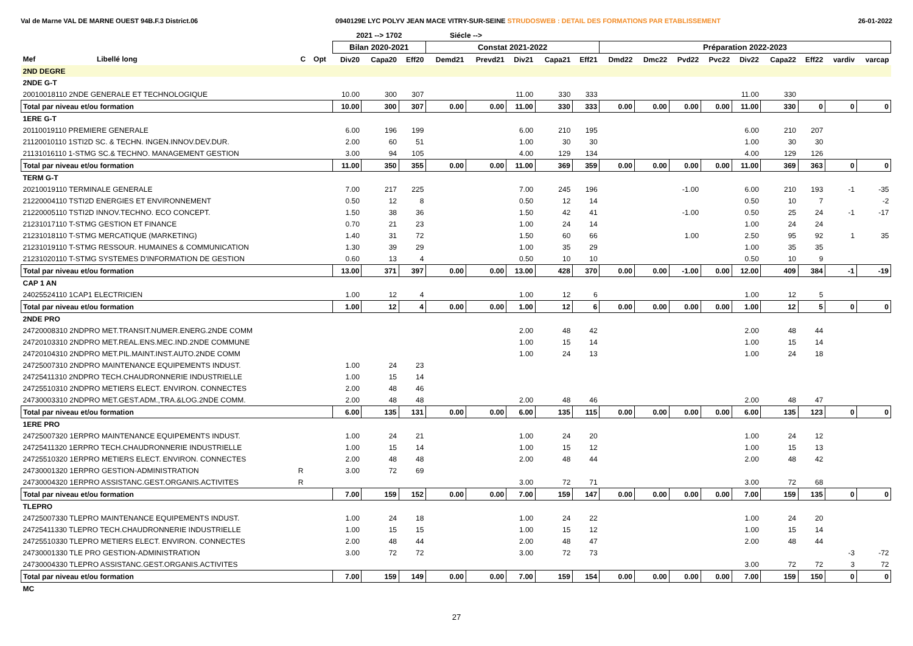Val de Marne VAL DE MARNE OUEST 94B.F.3 District.06 0940129E LYC POLYV JEAN MACE VITRY-SUR-SEINE STRUDOSWEB : DETAIL DES FORMATIONS PAR ETABLISSEMENT 26-01-2022
| | | | | | 2021 --> 1702 | | | Siécle --> | | | | | | | | | | | | | |
| --- | --- | --- | --- | --- | --- | --- | --- | --- | --- | --- | --- | --- | --- | --- | --- | --- | --- | --- | --- | --- | --- |
| | | | | | Bilan 2020-2021 | | | Constat 2021-2022 | | | | | Préparation 2022-2023 | | | | | | | | |
| Mef | Libellé long | C | Opt | | Div20 | Capa20 | Eff20 | Demd21 | Prevd21 | Div21 | Capa21 | Eff21 | Dmd22 | Dmc22 | Pvd22 | Pvc22 | Div22 | Capa22 | Eff22 | vardiv | varcap |
| 2ND DEGRE | | | | | | | | | | | | | | | | | | | | | |
| 2NDE G-T | | | | | | | | | | | | | | | | | | | | | |
| 20010018110 2NDE GENERALE ET TECHNOLOGIQUE | | | | | 10.00 | 300 | 307 | | | 11.00 | 330 | 333 | | | | | 11.00 | 330 | | | |
| Total par niveau et/ou formation | | | | | 10.00 | 300 | 307 | 0.00 | 0.00 | 11.00 | 330 | 333 | 0.00 | 0.00 | 0.00 | 0.00 | 11.00 | 330 | 0 | 0 | 0 |
| 1ERE G-T | | | | | | | | | | | | | | | | | | | | | |
| 20110019110 PREMIERE GENERALE | | | | | 6.00 | 196 | 199 | | | 6.00 | 210 | 195 | | | | | 6.00 | 210 | 207 | | |
| 21120010110 1STI2D SC. & TECHN. INGEN.INNOV.DEV.DUR. | | | | | 2.00 | 60 | 51 | | | 1.00 | 30 | 30 | | | | | 1.00 | 30 | 30 | | |
| 21131016110 1-STMG SC.& TECHNO. MANAGEMENT GESTION | | | | | 3.00 | 94 | 105 | | | 4.00 | 129 | 134 | | | | | 4.00 | 129 | 126 | | |
| Total par niveau et/ou formation | | | | | 11.00 | 350 | 355 | 0.00 | 0.00 | 11.00 | 369 | 359 | 0.00 | 0.00 | 0.00 | 0.00 | 11.00 | 369 | 363 | 0 | 0 |
| TERM G-T | | | | | | | | | | | | | | | | | | | | | |
| 20210019110 TERMINALE GENERALE | | | | | 7.00 | 217 | 225 | | | 7.00 | 245 | 196 | | | -1.00 | | 6.00 | 210 | 193 | -1 | -35 |
| 21220004110 TSTI2D ENERGIES ET ENVIRONNEMENT | | | | | 0.50 | 12 | 8 | | | 0.50 | 12 | 14 | | | | | 0.50 | 10 | 7 | | -2 |
| 21220005110 TSTI2D INNOV.TECHNO. ECO CONCEPT. | | | | | 1.50 | 38 | 36 | | | 1.50 | 42 | 41 | | | -1.00 | | 0.50 | 25 | 24 | -1 | -17 |
| 21231017110 T-STMG GESTION ET FINANCE | | | | | 0.70 | 21 | 23 | | | 1.00 | 24 | 14 | | | | | 1.00 | 24 | 24 | | |
| 21231018110 T-STMG MERCATIQUE (MARKETING) | | | | | 1.40 | 31 | 72 | | | 1.50 | 60 | 66 | | | 1.00 | | 2.50 | 95 | 92 | 1 | 35 |
| 21231019110 T-STMG RESSOUR. HUMAINES & COMMUNICATION | | | | | 1.30 | 39 | 29 | | | 1.00 | 35 | 29 | | | | | 1.00 | 35 | 35 | | |
| 21231020110 T-STMG SYSTEMES D'INFORMATION DE GESTION | | | | | 0.60 | 13 | 4 | | | 0.50 | 10 | 10 | | | | | 0.50 | 10 | 9 | | |
| Total par niveau et/ou formation | | | | | 13.00 | 371 | 397 | 0.00 | 0.00 | 13.00 | 428 | 370 | 0.00 | 0.00 | -1.00 | 0.00 | 12.00 | 409 | 384 | -1 | -19 |
| CAP 1 AN | | | | | | | | | | | | | | | | | | | | | |
| 24025524110 1CAP1 ELECTRICIEN | | | | | 1.00 | 12 | 4 | | | 1.00 | 12 | 6 | | | | | 1.00 | 12 | 5 | | |
| Total par niveau et/ou formation | | | | | 1.00 | 12 | 4 | 0.00 | 0.00 | 1.00 | 12 | 6 | 0.00 | 0.00 | 0.00 | 0.00 | 1.00 | 12 | 5 | 0 | 0 |
| 2NDE PRO | | | | | | | | | | | | | | | | | | | | | |
| 24720008310 2NDPRO MET.TRANSIT.NUMER.ENERG.2NDE COMM | | | | | | | | | | 2.00 | 48 | 42 | | | | | 2.00 | 48 | 44 | | |
| 24720103310 2NDPRO MET.REAL.ENS.MEC.IND.2NDE COMMUNE | | | | | | | | | | 1.00 | 15 | 14 | | | | | 1.00 | 15 | 14 | | |
| 24720104310 2NDPRO MET.PIL.MAINT.INST.AUTO.2NDE COMM | | | | | | | | | | 1.00 | 24 | 13 | | | | | 1.00 | 24 | 18 | | |
| 24725007310 2NDPRO MAINTENANCE EQUIPEMENTS INDUST. | | | | | 1.00 | 24 | 23 | | | | | | | | | | | | | | |
| 24725411310 2NDPRO TECH.CHAUDRONNERIE INDUSTRIELLE | | | | | 1.00 | 15 | 14 | | | | | | | | | | | | | | |
| 24725510310 2NDPRO METIERS ELECT. ENVIRON. CONNECTES | | | | | 2.00 | 48 | 46 | | | | | | | | | | | | | | |
| 24730003310 2NDPRO MET.GEST.ADM.,TRA.&LOG.2NDE COMM. | | | | | 2.00 | 48 | 48 | | | 2.00 | 48 | 46 | | | | | 2.00 | 48 | 47 | | |
| Total par niveau et/ou formation | | | | | 6.00 | 135 | 131 | 0.00 | 0.00 | 6.00 | 135 | 115 | 0.00 | 0.00 | 0.00 | 0.00 | 6.00 | 135 | 123 | 0 | 0 |
| 1ERE PRO | | | | | | | | | | | | | | | | | | | | | |
| 24725007320 1ERPRO MAINTENANCE EQUIPEMENTS INDUST. | | | | | 1.00 | 24 | 21 | | | 1.00 | 24 | 20 | | | | | 1.00 | 24 | 12 | | |
| 24725411320 1ERPRO TECH.CHAUDRONNERIE INDUSTRIELLE | | | | | 1.00 | 15 | 14 | | | 1.00 | 15 | 12 | | | | | 1.00 | 15 | 13 | | |
| 24725510320 1ERPRO METIERS ELECT. ENVIRON. CONNECTES | | | | | 2.00 | 48 | 48 | | | 2.00 | 48 | 44 | | | | | 2.00 | 48 | 42 | | |
| 24730001320 1ERPRO GESTION-ADMINISTRATION | | R | | | 3.00 | 72 | 69 | | | | | | | | | | | | | | |
| 24730004320 1ERPRO ASSISTANC.GEST.ORGANIS.ACTIVITES | | R | | | | | | | | 3.00 | 72 | 71 | | | | | 3.00 | 72 | 68 | | |
| Total par niveau et/ou formation | | | | | 7.00 | 159 | 152 | 0.00 | 0.00 | 7.00 | 159 | 147 | 0.00 | 0.00 | 0.00 | 0.00 | 7.00 | 159 | 135 | 0 | 0 |
| TLEPRO | | | | | | | | | | | | | | | | | | | | | |
| 24725007330 TLEPRO MAINTENANCE EQUIPEMENTS INDUST. | | | | | 1.00 | 24 | 18 | | | 1.00 | 24 | 22 | | | | | 1.00 | 24 | 20 | | |
| 24725411330 TLEPRO TECH.CHAUDRONNERIE INDUSTRIELLE | | | | | 1.00 | 15 | 15 | | | 1.00 | 15 | 12 | | | | | 1.00 | 15 | 14 | | |
| 24725510330 TLEPRO METIERS ELECT. ENVIRON. CONNECTES | | | | | 2.00 | 48 | 44 | | | 2.00 | 48 | 47 | | | | | 2.00 | 48 | 44 | | |
| 24730001330 TLE PRO GESTION-ADMINISTRATION | | | | | 3.00 | 72 | 72 | | | 3.00 | 72 | 73 | | | | | | | | -3 | -72 |
| 24730004330 TLEPRO ASSISTANC.GEST.ORGANIS.ACTIVITES | | | | | | | | | | | | | | | | | 3.00 | 72 | 72 | 3 | 72 |
| Total par niveau et/ou formation | | | | | 7.00 | 159 | 149 | 0.00 | 0.00 | 7.00 | 159 | 154 | 0.00 | 0.00 | 0.00 | 0.00 | 7.00 | 159 | 150 | 0 | 0 |
| MC | | | | | | | | | | | | | | | | | | | | | |
27